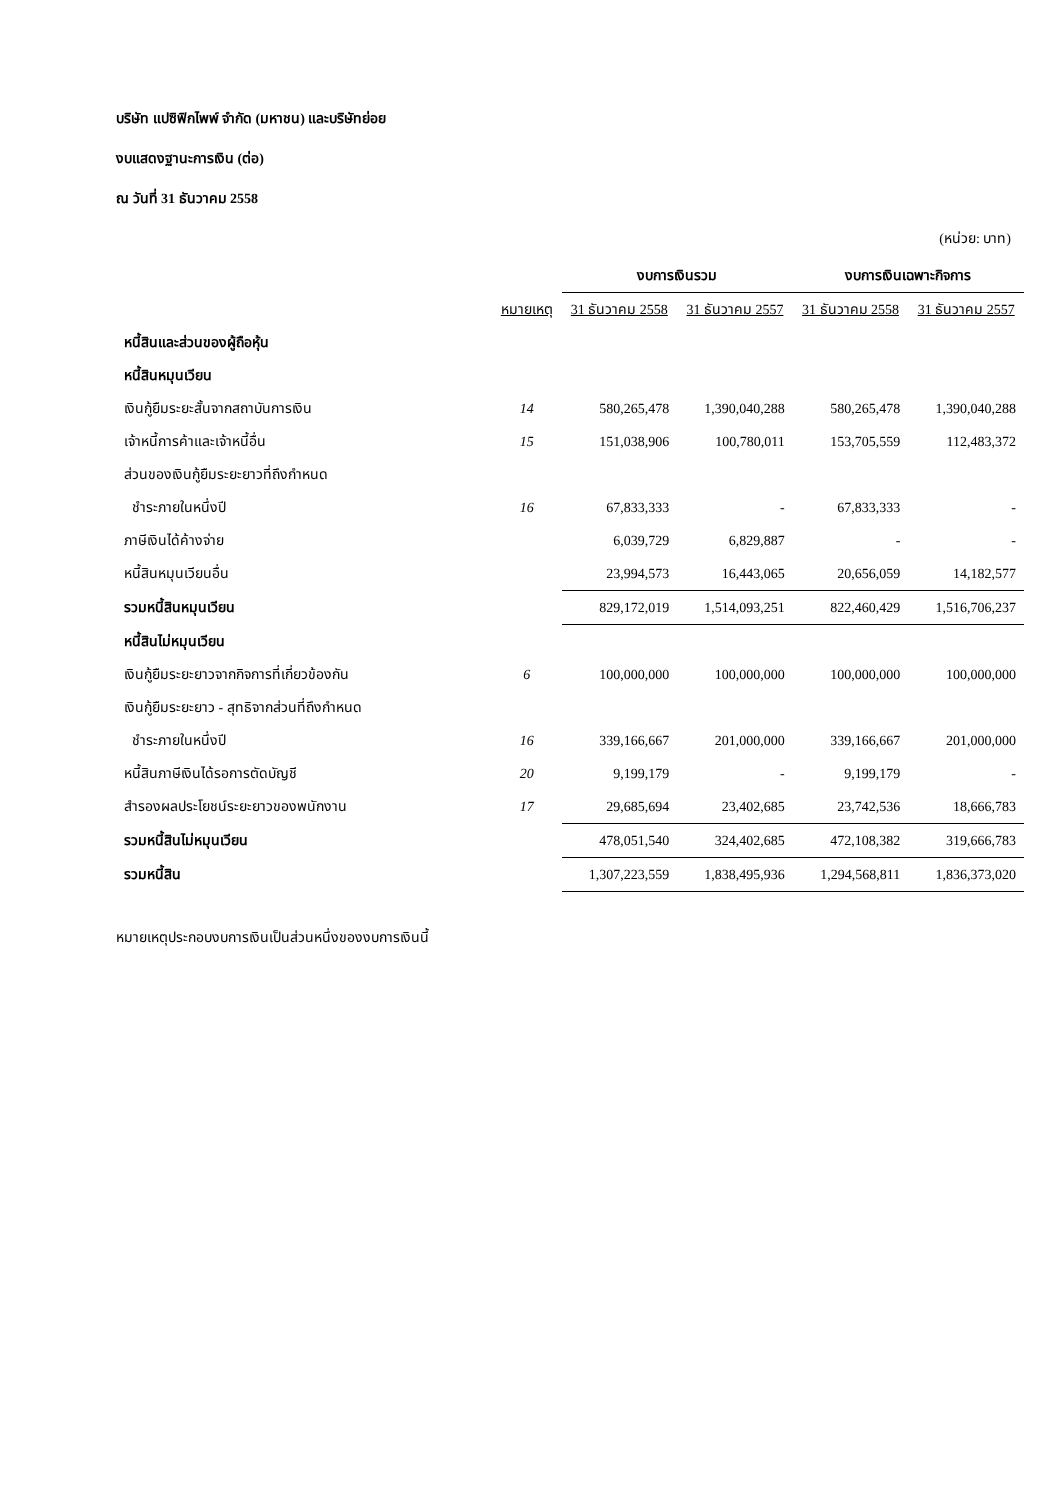บริษัท แปซิฟิกไพพ์ จำกัด (มหาชน) และบริษัทย่อย
งบแสดงฐานะการเงิน (ต่อ)
ณ วันที่ 31 ธันวาคม 2558
(หน่วย: บาท)
| | | งบการเงินรวม | | งบการเงินเฉพาะกิจการ | |
| --- | --- | --- | --- | --- | --- |
| | หมายเหตุ | 31 ธันวาคม 2558 | 31 ธันวาคม 2557 | 31 ธันวาคม 2558 | 31 ธันวาคม 2557 |
| หนี้สินและส่วนของผู้ถือหุ้น | | | | | |
| หนี้สินหมุนเวียน | | | | | |
| เงินกู้ยืมระยะสั้นจากสถาบันการเงิน | 14 | 580,265,478 | 1,390,040,288 | 580,265,478 | 1,390,040,288 |
| เจ้าหนี้การค้าและเจ้าหนี้อื่น | 15 | 151,038,906 | 100,780,011 | 153,705,559 | 112,483,372 |
| ส่วนของเงินกู้ยืมระยะยาวที่ถึงกำหนด | | | | | |
| ชำระภายในหนึ่งปี | 16 | 67,833,333 | - | 67,833,333 | - |
| ภาษีเงินได้ค้างจ่าย | | 6,039,729 | 6,829,887 | - | - |
| หนี้สินหมุนเวียนอื่น | | 23,994,573 | 16,443,065 | 20,656,059 | 14,182,577 |
| รวมหนี้สินหมุนเวียน | | 829,172,019 | 1,514,093,251 | 822,460,429 | 1,516,706,237 |
| หนี้สินไม่หมุนเวียน | | | | | |
| เงินกู้ยืมระยะยาวจากกิจการที่เกี่ยวข้องกัน | 6 | 100,000,000 | 100,000,000 | 100,000,000 | 100,000,000 |
| เงินกู้ยืมระยะยาว - สุทธิจากส่วนที่ถึงกำหนด | | | | | |
| ชำระภายในหนึ่งปี | 16 | 339,166,667 | 201,000,000 | 339,166,667 | 201,000,000 |
| หนี้สินภาษีเงินได้รอการตัดบัญชี | 20 | 9,199,179 | - | 9,199,179 | - |
| สำรองผลประโยชน์ระยะยาวของพนักงาน | 17 | 29,685,694 | 23,402,685 | 23,742,536 | 18,666,783 |
| รวมหนี้สินไม่หมุนเวียน | | 478,051,540 | 324,402,685 | 472,108,382 | 319,666,783 |
| รวมหนี้สิน | | 1,307,223,559 | 1,838,495,936 | 1,294,568,811 | 1,836,373,020 |
หมายเหตุประกอบงบการเงินเป็นส่วนหนึ่งของงบการเงินนี้